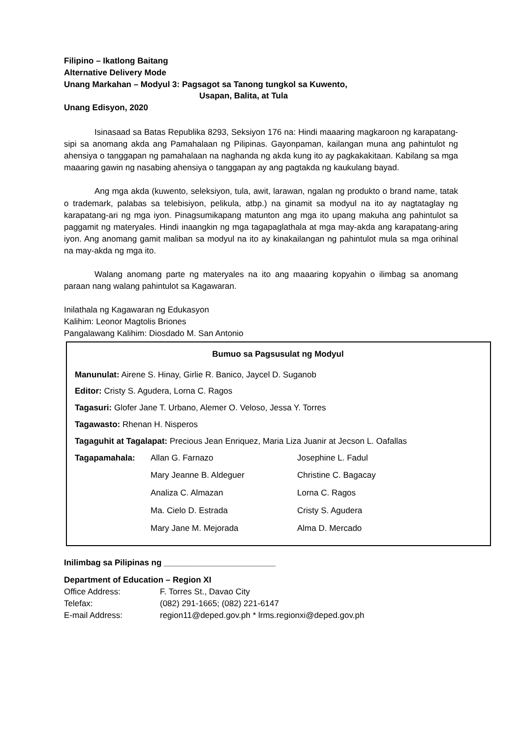Filipino – Ikatlong Baitang
Alternative Delivery Mode
Unang Markahan – Modyul 3: Pagsagot sa Tanong tungkol sa Kuwento,
Usapan, Balita, at Tula
Unang Edisyon, 2020
Isinasaad sa Batas Republika 8293, Seksiyon 176 na: Hindi maaaring magkaroon ng karapatang-sipi sa anomang akda ang Pamahalaan ng Pilipinas. Gayonpaman, kailangan muna ang pahintulot ng ahensiya o tanggapan ng pamahalaan na naghanda ng akda kung ito ay pagkakakitaan. Kabilang sa mga maaaring gawin ng nasabing ahensiya o tanggapan ay ang pagtakda ng kaukulang bayad.
Ang mga akda (kuwento, seleksiyon, tula, awit, larawan, ngalan ng produkto o brand name, tatak o trademark, palabas sa telebisiyon, pelikula, atbp.) na ginamit sa modyul na ito ay nagtataglay ng karapatang-ari ng mga iyon. Pinagsumikapang matunton ang mga ito upang makuha ang pahintulot sa paggamit ng materyales. Hindi inaangkin ng mga tagapaglathala at mga may-akda ang karapatang-aring iyon. Ang anomang gamit maliban sa modyul na ito ay kinakailangan ng pahintulot mula sa mga orihinal na may-akda ng mga ito.
Walang anomang parte ng materyales na ito ang maaaring kopyahin o ilimbag sa anomang paraan nang walang pahintulot sa Kagawaran.
Inilathala ng Kagawaran ng Edukasyon
Kalihim: Leonor Magtolis Briones
Pangalawang Kalihim: Diosdado M. San Antonio
Bumuo sa Pagsusulat ng Modyul
Manunulat: Airene S. Hinay, Girlie R. Banico, Jaycel D. Suganob
Editor: Cristy S. Agudera, Lorna C. Ragos
Tagasuri: Glofer Jane T. Urbano, Alemer O. Veloso, Jessa Y. Torres
Tagawasto: Rhenan H. Nisperos
Tagaguhit at Tagalapat: Precious Jean Enriquez, Maria Liza Juanir at Jecson L. Oafallas
| Tagapamahala: | Allan G. Farnazo | Josephine L. Fadul |
| | Mary Jeanne B. Aldeguer | Christine C. Bagacay |
| | Analiza C. Almazan | Lorna C. Ragos |
| | Ma. Cielo D. Estrada | Cristy S. Agudera |
| | Mary Jane M. Mejorada | Alma D. Mercado |
Inilimbag sa Pilipinas ng ________________________
Department of Education – Region XI
| Office Address: | F. Torres St., Davao City |
| Telefax: | (082) 291-1665; (082) 221-6147 |
| E-mail Address: | region11@deped.gov.ph * lrms.regionxi@deped.gov.ph |